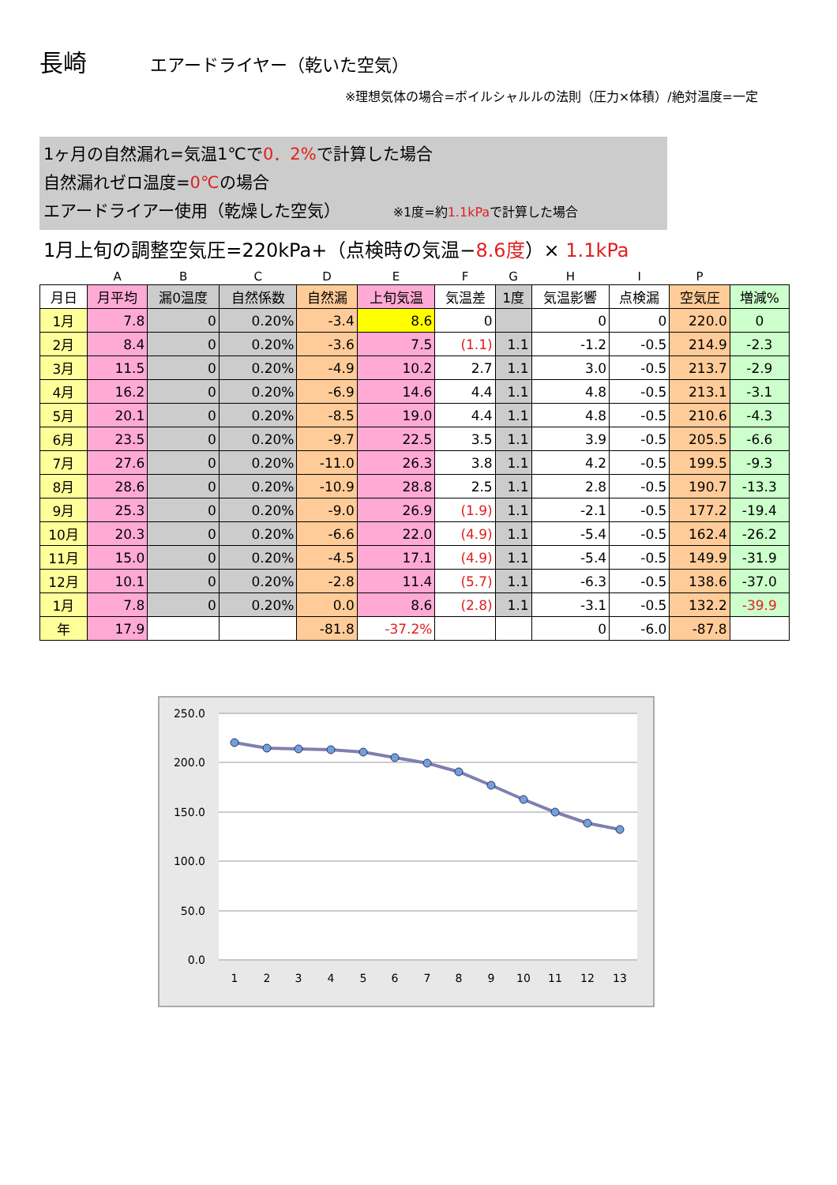長崎 エアードライヤー（乾いた空気）
※理想気体の場合=ボイルシャルルの法則（圧力×体積）/絶対温度=一定
1ヶ月の自然漏れ=気温1℃で0．2% で計算した場合
自然漏れゼロ温度=0℃の場合
エアードライアー使用（乾燥した空気） ※1度=約1.1kPaで計算した場合
1月上旬の調整空気圧=220kPa+（点検時の気温−8.6度）× 1.1kPa
| | A | B | C | D | E | F | G | H | I | P | |
| 月日 | 月平均 | 漏0温度 | 自然係数 | 自然漏 | 上旬気温 | 気温差 | 1度 | 気温影響 | 点検漏 | 空気圧 | 増減% |
| 1月 | 7.8 | 0 | 0.20% | -3.4 | 8.6 | 0 | | 0 | 0 | 220.0 | 0 |
| 2月 | 8.4 | 0 | 0.20% | -3.6 | 7.5 | (1.1) | 1.1 | -1.2 | -0.5 | 214.9 | -2.3 |
| 3月 | 11.5 | 0 | 0.20% | -4.9 | 10.2 | 2.7 | 1.1 | 3.0 | -0.5 | 213.7 | -2.9 |
| 4月 | 16.2 | 0 | 0.20% | -6.9 | 14.6 | 4.4 | 1.1 | 4.8 | -0.5 | 213.1 | -3.1 |
| 5月 | 20.1 | 0 | 0.20% | -8.5 | 19.0 | 4.4 | 1.1 | 4.8 | -0.5 | 210.6 | -4.3 |
| 6月 | 23.5 | 0 | 0.20% | -9.7 | 22.5 | 3.5 | 1.1 | 3.9 | -0.5 | 205.5 | -6.6 |
| 7月 | 27.6 | 0 | 0.20% | -11.0 | 26.3 | 3.8 | 1.1 | 4.2 | -0.5 | 199.5 | -9.3 |
| 8月 | 28.6 | 0 | 0.20% | -10.9 | 28.8 | 2.5 | 1.1 | 2.8 | -0.5 | 190.7 | -13.3 |
| 9月 | 25.3 | 0 | 0.20% | -9.0 | 26.9 | (1.9) | 1.1 | -2.1 | -0.5 | 177.2 | -19.4 |
| 10月 | 20.3 | 0 | 0.20% | -6.6 | 22.0 | (4.9) | 1.1 | -5.4 | -0.5 | 162.4 | -26.2 |
| 11月 | 15.0 | 0 | 0.20% | -4.5 | 17.1 | (4.9) | 1.1 | -5.4 | -0.5 | 149.9 | -31.9 |
| 12月 | 10.1 | 0 | 0.20% | -2.8 | 11.4 | (5.7) | 1.1 | -6.3 | -0.5 | 138.6 | -37.0 |
| 1月 | 7.8 | 0 | 0.20% | 0.0 | 8.6 | (2.8) | 1.1 | -3.1 | -0.5 | 132.2 | -39.9 |
| 年 | 17.9 | | | -81.8 | -37.2% | | | 0 | -6.0 | -87.8 | |
250.0
200.0
150.0
100.0
50.0
0.0
1
2
3
4
5
6
7
8
9
10
11
12
13